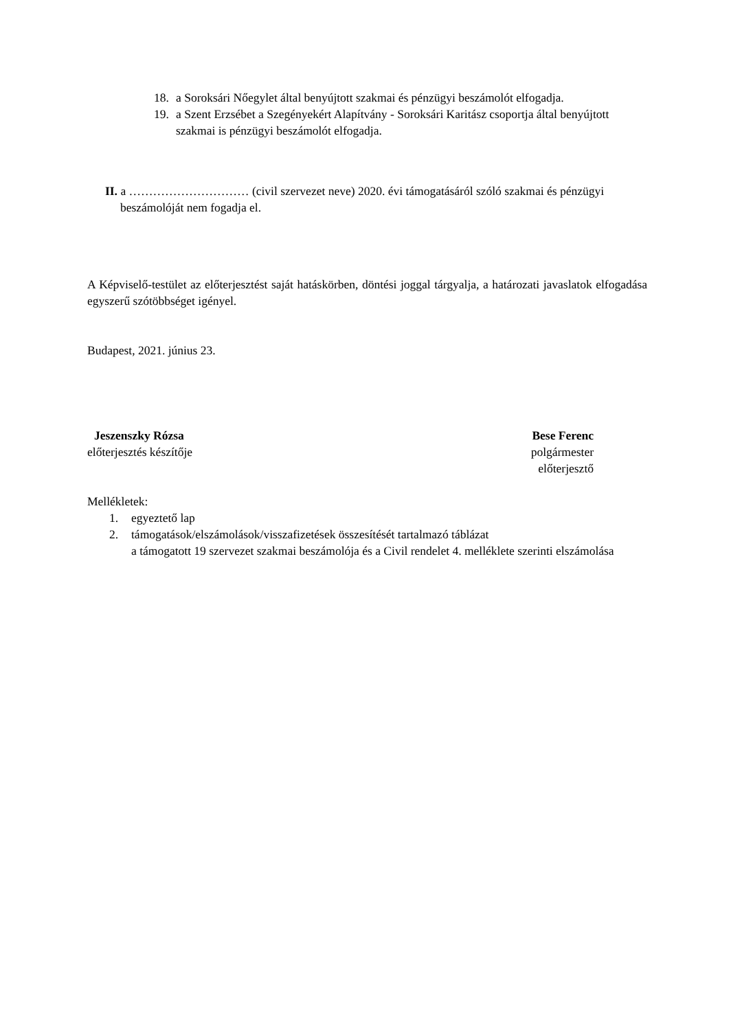18. a Soroksári Nőegylet által benyújtott szakmai és pénzügyi beszámolót elfogadja.
19. a Szent Erzsébet a Szegényekért Alapítvány - Soroksári Karitász csoportja által benyújtott szakmai is pénzügyi beszámolót elfogadja.
II. a ………………………… (civil szervezet neve) 2020. évi támogatásáról szóló szakmai és pénzügyi beszámolóját nem fogadja el.
A Képviselő-testület az előterjesztést saját hatáskörben, döntési joggal tárgyalja, a határozati javaslatok elfogadása egyszerű szótöbbséget igényel.
Budapest, 2021. június 23.
Jeszenszky Rózsa
előterjesztés készítője
Bese Ferenc
polgármester
előterjesztő
Mellékletek:
1. egyeztető lap
2. támogatások/elszámolások/visszafizetések összesítését tartalmazó táblázat
a támogatott 19 szervezet szakmai beszámolója és a Civil rendelet 4. melléklete szerinti elszámolása